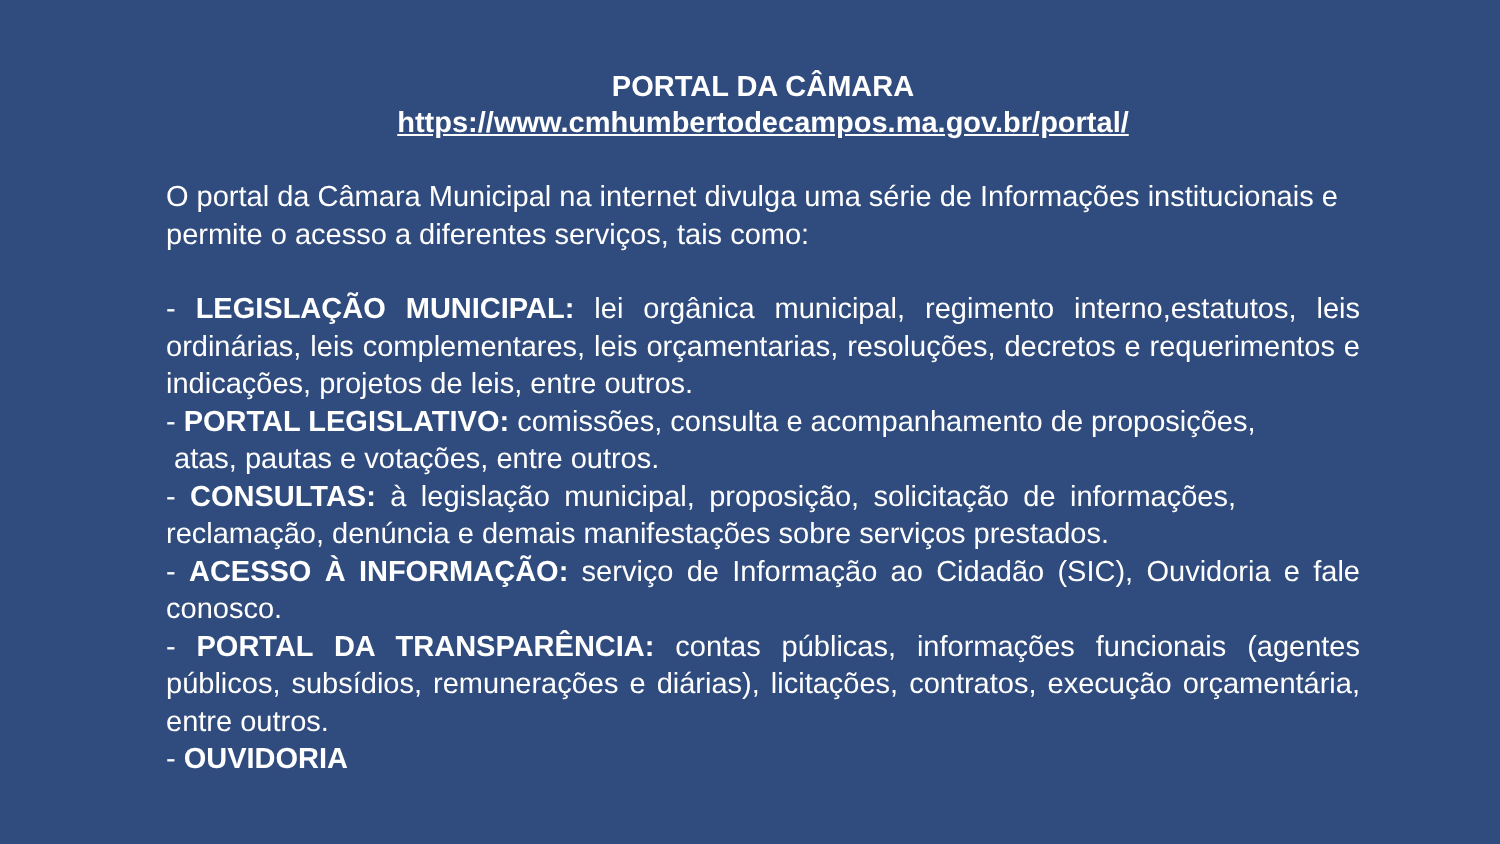PORTAL DA CÂMARA
https://www.cmhumbertodecampos.ma.gov.br/portal/
O portal da Câmara Municipal na internet divulga uma série de Informações institucionais e permite o acesso a diferentes serviços, tais como:
- LEGISLAÇÃO MUNICIPAL: lei orgânica municipal, regimento interno,estatutos, leis ordinárias, leis complementares, leis orçamentarias, resoluções, decretos e requerimentos e indicações, projetos de leis, entre outros.
- PORTAL LEGISLATIVO: comissões, consulta e acompanhamento de proposições,
atas, pautas e votações, entre outros.
- CONSULTAS: à legislação municipal, proposição, solicitação de informações, reclamação, denúncia e demais manifestações sobre serviços prestados.
- ACESSO À INFORMAÇÃO: serviço de Informação ao Cidadão (SIC), Ouvidoria e fale conosco.
- PORTAL DA TRANSPARÊNCIA: contas públicas, informações funcionais (agentes públicos, subsídios, remunerações e diárias), licitações, contratos, execução orçamentária, entre outros.
- OUVIDORIA